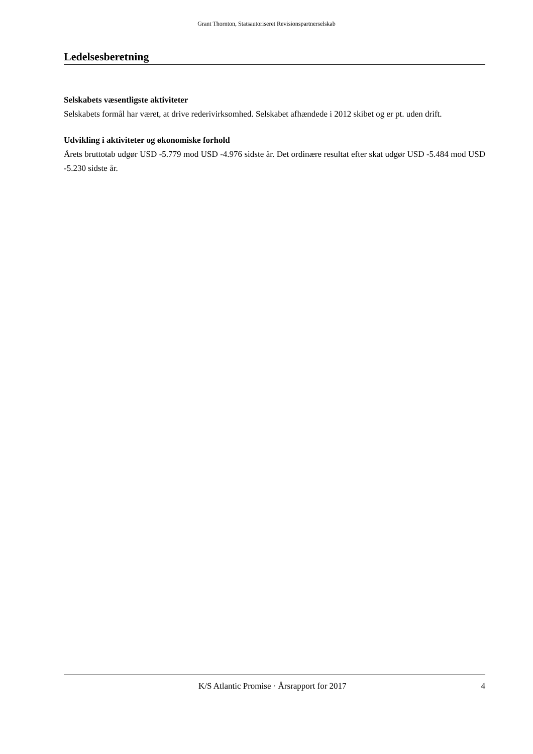Grant Thornton, Statsautoriseret Revisionspartnerselskab
Ledelsesberetning
Selskabets væsentligste aktiviteter
Selskabets formål har været, at drive rederivirksomhed. Selskabet afhændede i 2012 skibet og er pt. uden drift.
Udvikling i aktiviteter og økonomiske forhold
Årets bruttotab udgør USD -5.779 mod USD -4.976 sidste år. Det ordinære resultat efter skat udgør USD -5.484 mod USD -5.230 sidste år.
K/S Atlantic Promise · Årsrapport for 2017 4